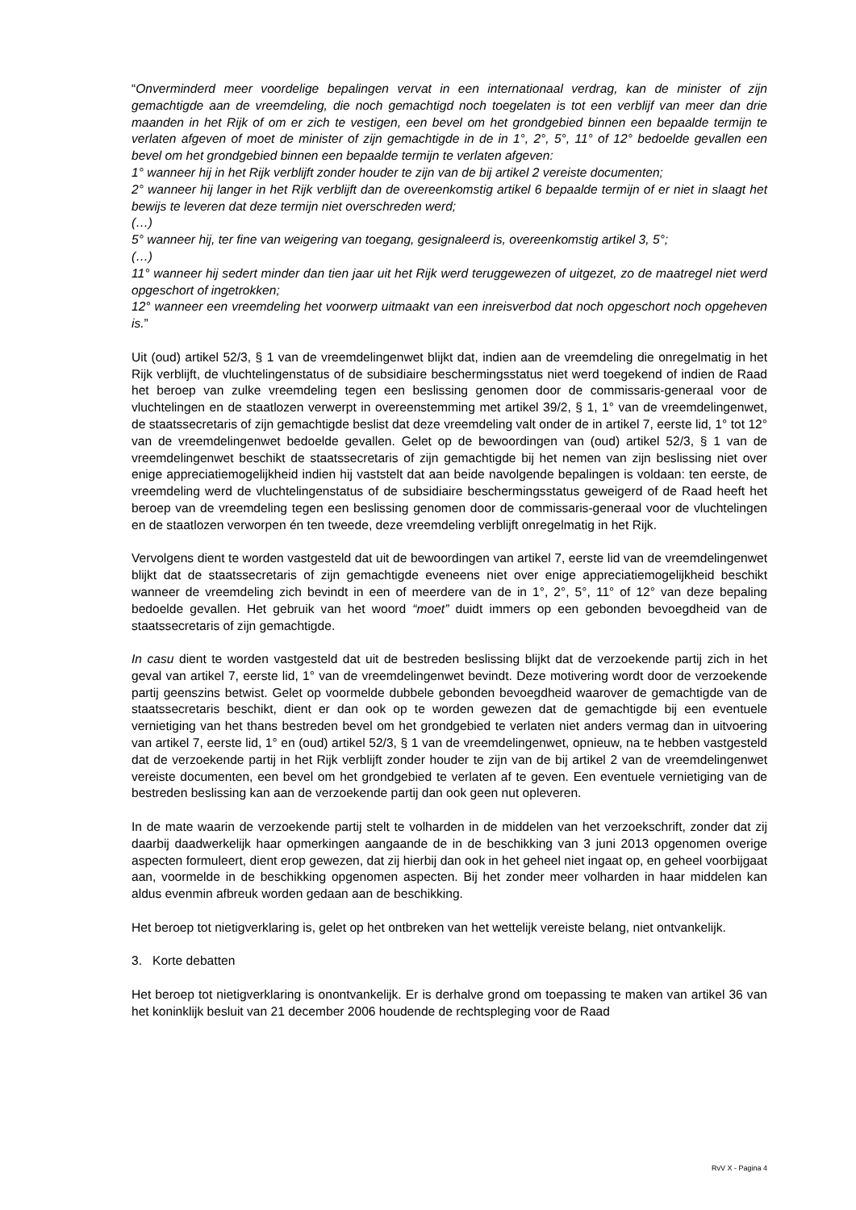“Onverminderd meer voordelige bepalingen vervat in een internationaal verdrag, kan de minister of zijn gemachtigde aan de vreemdeling, die noch gemachtigd noch toegelaten is tot een verblijf van meer dan drie maanden in het Rijk of om er zich te vestigen, een bevel om het grondgebied binnen een bepaalde termijn te verlaten afgeven of moet de minister of zijn gemachtigde in de in 1°, 2°, 5°, 11° of 12° bedoelde gevallen een bevel om het grondgebied binnen een bepaalde termijn te verlaten afgeven:
1° wanneer hij in het Rijk verblijft zonder houder te zijn van de bij artikel 2 vereiste documenten;
2° wanneer hij langer in het Rijk verblijft dan de overeenkomstig artikel 6 bepaalde termijn of er niet in slaagt het bewijs te leveren dat deze termijn niet overschreden werd;
(…)
5° wanneer hij, ter fine van weigering van toegang, gesignaleerd is, overeenkomstig artikel 3, 5°;
(…)
11° wanneer hij sedert minder dan tien jaar uit het Rijk werd teruggewezen of uitgezet, zo de maatregel niet werd opgeschort of ingetrokken;
12° wanneer een vreemdeling het voorwerp uitmaakt van een inreisverbod dat noch opgeschort noch opgeheven is.”
Uit (oud) artikel 52/3, § 1 van de vreemdelingenwet blijkt dat, indien aan de vreemdeling die onregelmatig in het Rijk verblijft, de vluchtelingenstatus of de subsidiaire beschermingsstatus niet werd toegekend of indien de Raad het beroep van zulke vreemdeling tegen een beslissing genomen door de commissaris-generaal voor de vluchtelingen en de staatlozen verwerpt in overeenstemming met artikel 39/2, § 1, 1° van de vreemdelingenwet, de staatssecretaris of zijn gemachtigde beslist dat deze vreemdeling valt onder de in artikel 7, eerste lid, 1° tot 12° van de vreemdelingenwet bedoelde gevallen. Gelet op de bewoordingen van (oud) artikel 52/3, § 1 van de vreemdelingenwet beschikt de staatssecretaris of zijn gemachtigde bij het nemen van zijn beslissing niet over enige appreciatiemogelijkheid indien hij vaststelt dat aan beide navolgende bepalingen is voldaan: ten eerste, de vreemdeling werd de vluchtelingenstatus of de subsidiaire beschermingsstatus geweigerd of de Raad heeft het beroep van de vreemdeling tegen een beslissing genomen door de commissaris-generaal voor de vluchtelingen en de staatlozen verworpen én ten tweede, deze vreemdeling verblijft onregelmatig in het Rijk.
Vervolgens dient te worden vastgesteld dat uit de bewoordingen van artikel 7, eerste lid van de vreemdelingenwet blijkt dat de staatssecretaris of zijn gemachtigde eveneens niet over enige appreciatiemogelijkheid beschikt wanneer de vreemdeling zich bevindt in een of meerdere van de in 1°, 2°, 5°, 11° of 12° van deze bepaling bedoelde gevallen. Het gebruik van het woord “moet” duidt immers op een gebonden bevoegdheid van de staatssecretaris of zijn gemachtigde.
In casu dient te worden vastgesteld dat uit de bestreden beslissing blijkt dat de verzoekende partij zich in het geval van artikel 7, eerste lid, 1° van de vreemdelingenwet bevindt. Deze motivering wordt door de verzoekende partij geenszins betwist. Gelet op voormelde dubbele gebonden bevoegdheid waarover de gemachtigde van de staatssecretaris beschikt, dient er dan ook op te worden gewezen dat de gemachtigde bij een eventuele vernietiging van het thans bestreden bevel om het grondgebied te verlaten niet anders vermag dan in uitvoering van artikel 7, eerste lid, 1° en (oud) artikel 52/3, § 1 van de vreemdelingenwet, opnieuw, na te hebben vastgesteld dat de verzoekende partij in het Rijk verblijft zonder houder te zijn van de bij artikel 2 van de vreemdelingenwet vereiste documenten, een bevel om het grondgebied te verlaten af te geven. Een eventuele vernietiging van de bestreden beslissing kan aan de verzoekende partij dan ook geen nut opleveren.
In de mate waarin de verzoekende partij stelt te volharden in de middelen van het verzoekschrift, zonder dat zij daarbij daadwerkelijk haar opmerkingen aangaande de in de beschikking van 3 juni 2013 opgenomen overige aspecten formuleert, dient erop gewezen, dat zij hierbij dan ook in het geheel niet ingaat op, en geheel voorbijgaat aan, voormelde in de beschikking opgenomen aspecten. Bij het zonder meer volharden in haar middelen kan aldus evenmin afbreuk worden gedaan aan de beschikking.
Het beroep tot nietigverklaring is, gelet op het ontbreken van het wettelijk vereiste belang, niet ontvankelijk.
3. Korte debatten
Het beroep tot nietigverklaring is onontvankelijk. Er is derhalve grond om toepassing te maken van artikel 36 van het koninklijk besluit van 21 december 2006 houdende de rechtspleging voor de Raad
RvV X - Pagina 4